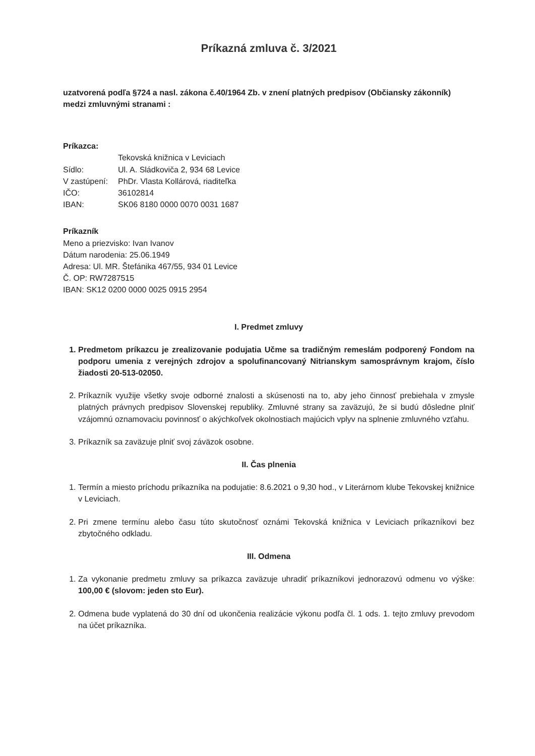Príkazná zmluva č. 3/2021
uzatvorená podľa §724 a nasl. zákona č.40/1964 Zb. v znení platných predpisov (Občiansky zákonník) medzi zmluvnými stranami :
Príkazca:
| | Tekovská knižnica v Leviciach |
| Sídlo: | Ul. A. Sládkoviča 2, 934 68 Levice |
| V zastúpení: | PhDr. Vlasta Kollárová, riaditeľka |
| IČO: | 36102814 |
| IBAN: | SK06 8180 0000 0070 0031 1687 |
Príkazník
Meno a priezvisko: Ivan Ivanov
Dátum narodenia: 25.06.1949
Adresa: Ul. MR. Štefánika 467/55, 934 01 Levice
Č. OP: RW7287515
IBAN: SK12 0200 0000 0025 0915 2954
I. Predmet zmluvy
1. Predmetom príkazcu je zrealizovanie podujatia Učme sa tradičným remeslám podporený Fondom na podporu umenia z verejných zdrojov a spolufinancovaný Nitrianskym samosprávnym krajom, číslo žiadosti 20-513-02050.
2. Príkazník využije všetky svoje odborné znalosti a skúsenosti na to, aby jeho činnosť prebiehala v zmysle platných právnych predpisov Slovenskej republiky. Zmluvné strany sa zaväzujú, že si budú dôsledne plniť vzájomnú oznamovaciu povinnosť o akýchkoľvek okolnostiach majúcich vplyv na splnenie zmluvného vzťahu.
3. Príkazník sa zaväzuje plniť svoj záväzok osobne.
II. Čas plnenia
1. Termín a miesto príchodu príkazníka na podujatie: 8.6.2021 o 9,30 hod., v Literárnom klube Tekovskej knižnice v Leviciach.
2. Pri zmene termínu alebo času túto skutočnosť oznámi Tekovská knižnica v Leviciach príkazníkovi bez zbytočného odkladu.
III. Odmena
1. Za vykonanie predmetu zmluvy sa príkazca zaväzuje uhradiť príkazníkovi jednorazovú odmenu vo výške: 100,00 € (slovom: jeden sto Eur).
2. Odmena bude vyplatená do 30 dní od ukončenia realizácie výkonu podľa čl. 1 ods. 1. tejto zmluvy prevodom na účet príkazníka.